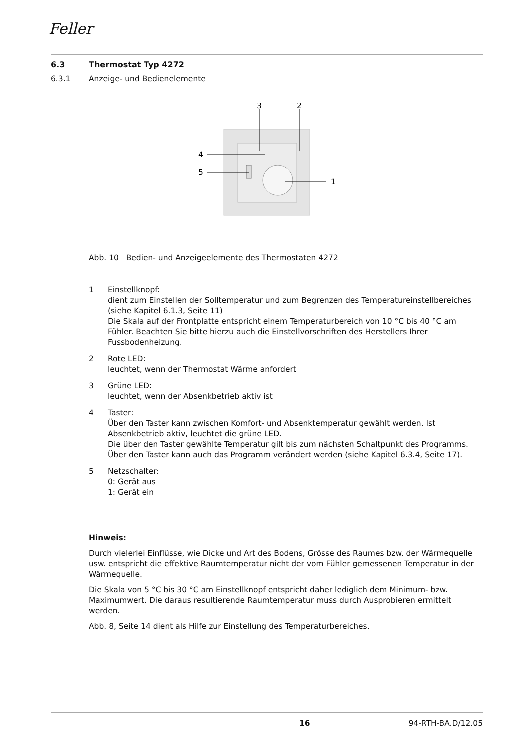Feller
6.3 Thermostat Typ 4272
6.3.1 Anzeige- und Bedienelemente
3
2
4
5
1
Abb. 10 Bedien- und Anzeigeelemente des Thermostaten 4272
1 Einstellknopf:
dient zum Einstellen der Solltemperatur und zum Begrenzen des Temperaturein­stellbereiches (siehe Kapitel 6.1.3, Seite 11)
Die Skala auf der Frontplatte entspricht einem Temperaturbereich von 10 °C bis 40 °C am Fühler. Beachten Sie bitte hierzu auch die Einstellvorschriften des Herstel­lers Ihrer Fussbodenheizung.
2 Rote LED:
leuchtet, wenn der Thermostat Wärme anfordert
3 Grüne LED:
leuchtet, wenn der Absenkbetrieb aktiv ist
4 Taster:
Über den Taster kann zwischen Komfort- und Absenktemperatur gewählt werden. Ist Absenkbetrieb aktiv, leuchtet die grüne LED.
Die über den Taster gewählte Temperatur gilt bis zum nächsten Schaltpunkt des Programms.
Über den Taster kann auch das Programm verändert werden (siehe Kapitel 6.3.4, Seite 17).
5 Netzschalter:
0: Gerät aus
1: Gerät ein
Hinweis:
Durch vielerlei Einflüsse, wie Dicke und Art des Bodens, Grösse des Raumes bzw. der Wärmequelle usw. entspricht die effektive Raumtemperatur nicht der vom Fühler ge­messenen Temperatur in der Wärmequelle.
Die Skala von 5 °C bis 30 °C am Einstellknopf entspricht daher lediglich dem Minimum- bzw. Maximumwert. Die daraus resultierende Raumtemperatur muss durch Ausprobie­ren ermittelt werden.
Abb. 8, Seite 14 dient als Hilfe zur Einstellung des Temperaturbereiches.
16 94-RTH-BA.D/12.05